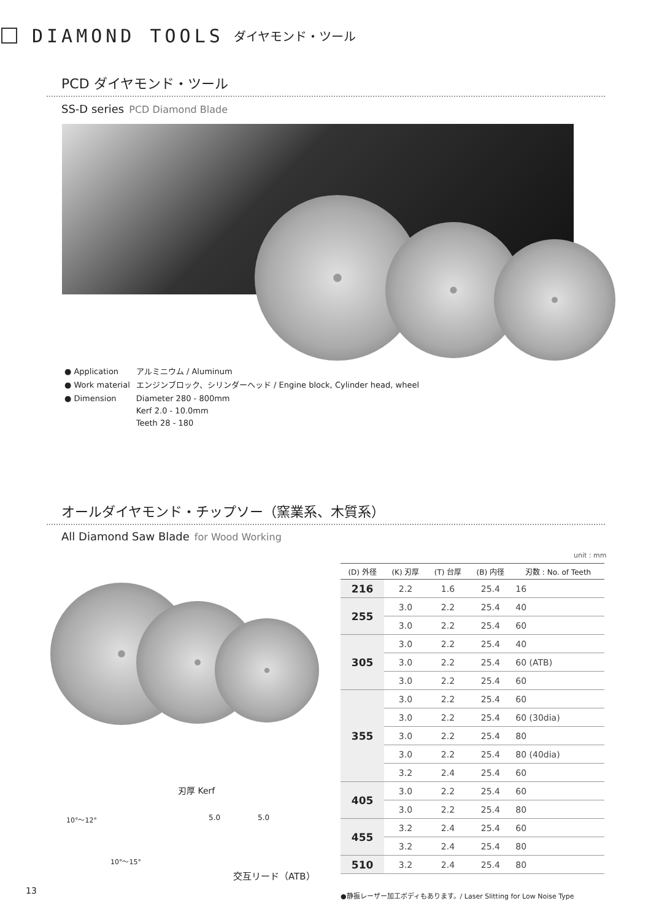DIAMOND TOOLS ダイヤモンド・ツール
PCD ダイヤモンド・ツール
SS-D series PCD Diamond Blade
| ● Application | アルミニウム / Aluminum |
| ● Work material | エンジンブロック、シリンダーヘッド / Engine block, Cylinder head, wheel |
| ● Dimension | Diameter 280 - 800mm Kerf 2.0 - 10.0mm Teeth 28 - 180 |
オールダイヤモンド・チップソー（窯業系、木質系）
All Diamond Saw Blade for Wood Working
刃厚 Kerf
10°～12°
10°～15°
5.0 5.0
交互リード（ATB）
unit : mm
| (D) 外径 | (K) 刃厚 | (T) 台厚 | (B) 内径 | 刃数 : No. of Teeth |
| --- | --- | --- | --- | --- |
| 216 | 2.2 | 1.6 | 25.4 | 16 |
| 255 | 3.0 | 2.2 | 25.4 | 40 |
| | 3.0 | 2.2 | 25.4 | 60 |
| 305 | 3.0 | 2.2 | 25.4 | 40 |
| | 3.0 | 2.2 | 25.4 | 60 (ATB) |
| | 3.0 | 2.2 | 25.4 | 60 |
| 355 | 3.0 | 2.2 | 25.4 | 60 |
| | 3.0 | 2.2 | 25.4 | 60 (30dia) |
| | 3.0 | 2.2 | 25.4 | 80 |
| | 3.0 | 2.2 | 25.4 | 80 (40dia) |
| | 3.2 | 2.4 | 25.4 | 60 |
| 405 | 3.0 | 2.2 | 25.4 | 60 |
| | 3.0 | 2.2 | 25.4 | 80 |
| 455 | 3.2 | 2.4 | 25.4 | 60 |
| | 3.2 | 2.4 | 25.4 | 80 |
| 510 | 3.2 | 2.4 | 25.4 | 80 |
13
●静振レーザー加工ボディもあります。/ Laser Slitting for Low Noise Type